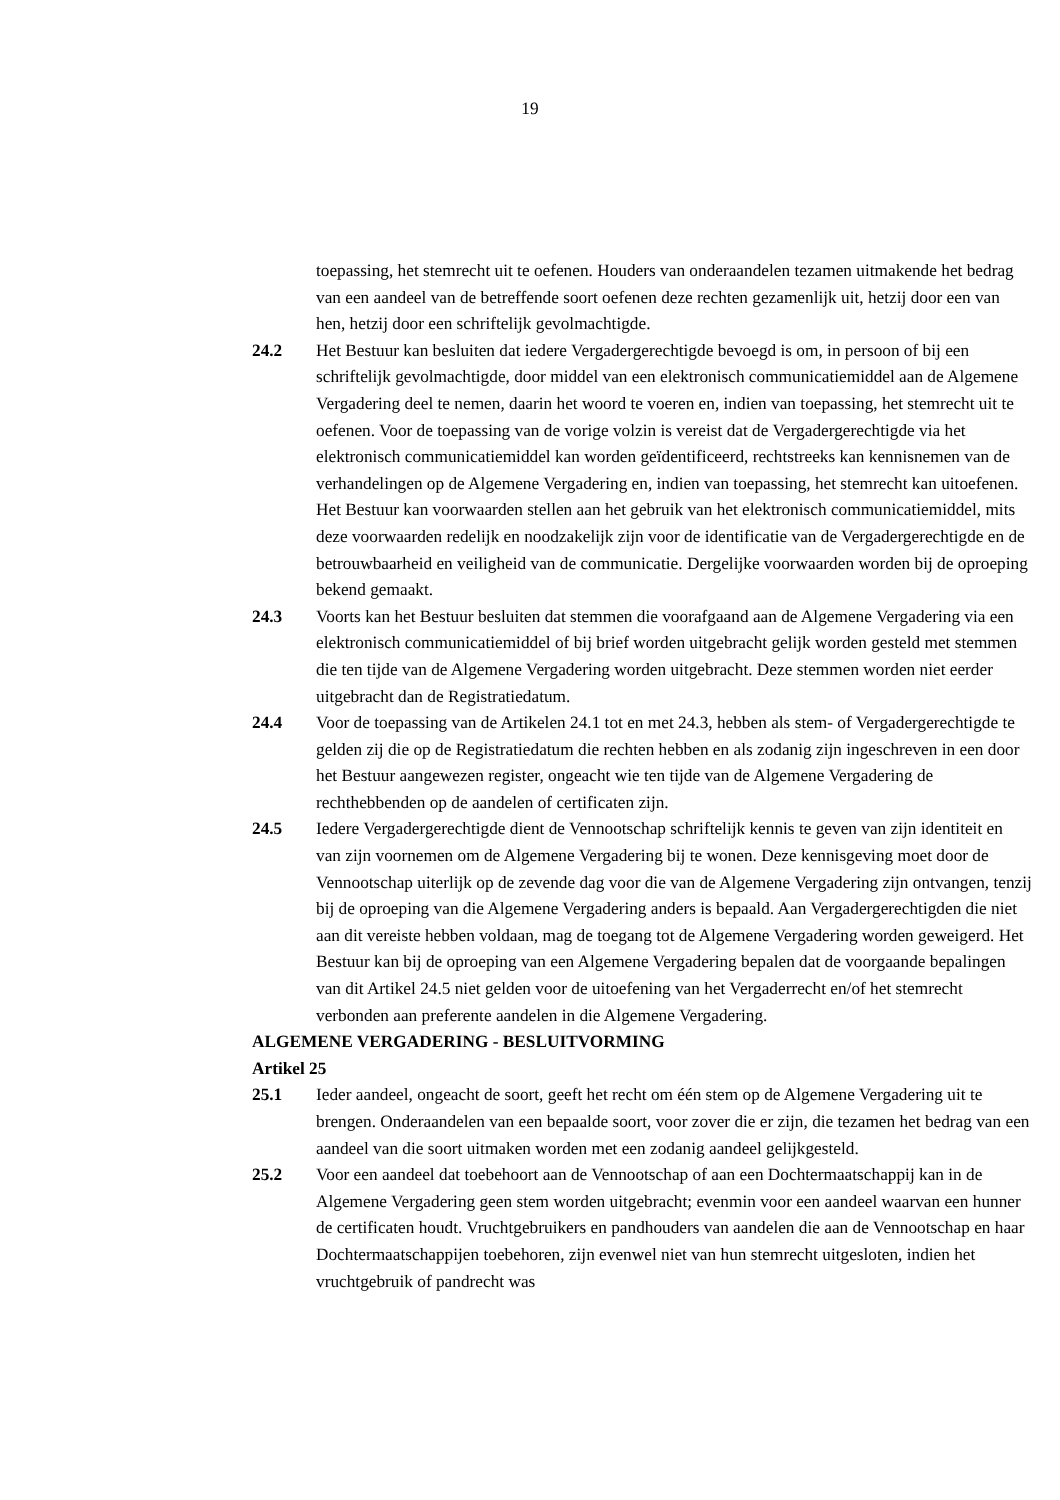19
toepassing, het stemrecht uit te oefenen. Houders van onderaandelen tezamen uitmakende het bedrag van een aandeel van de betreffende soort oefenen deze rechten gezamenlijk uit, hetzij door een van hen, hetzij door een schriftelijk gevolmachtigde.
24.2 Het Bestuur kan besluiten dat iedere Vergadergerechtigde bevoegd is om, in persoon of bij een schriftelijk gevolmachtigde, door middel van een elektronisch communicatiemiddel aan de Algemene Vergadering deel te nemen, daarin het woord te voeren en, indien van toepassing, het stemrecht uit te oefenen. Voor de toepassing van de vorige volzin is vereist dat de Vergadergerechtigde via het elektronisch communicatiemiddel kan worden geïdentificeerd, rechtstreeks kan kennisnemen van de verhandelingen op de Algemene Vergadering en, indien van toepassing, het stemrecht kan uitoefenen. Het Bestuur kan voorwaarden stellen aan het gebruik van het elektronisch communicatiemiddel, mits deze voorwaarden redelijk en noodzakelijk zijn voor de identificatie van de Vergadergerechtigde en de betrouwbaarheid en veiligheid van de communicatie. Dergelijke voorwaarden worden bij de oproeping bekend gemaakt.
24.3 Voorts kan het Bestuur besluiten dat stemmen die voorafgaand aan de Algemene Vergadering via een elektronisch communicatiemiddel of bij brief worden uitgebracht gelijk worden gesteld met stemmen die ten tijde van de Algemene Vergadering worden uitgebracht. Deze stemmen worden niet eerder uitgebracht dan de Registratiedatum.
24.4 Voor de toepassing van de Artikelen 24.1 tot en met 24.3, hebben als stem- of Vergadergerechtigde te gelden zij die op de Registratiedatum die rechten hebben en als zodanig zijn ingeschreven in een door het Bestuur aangewezen register, ongeacht wie ten tijde van de Algemene Vergadering de rechthebbenden op de aandelen of certificaten zijn.
24.5 Iedere Vergadergerechtigde dient de Vennootschap schriftelijk kennis te geven van zijn identiteit en van zijn voornemen om de Algemene Vergadering bij te wonen. Deze kennisgeving moet door de Vennootschap uiterlijk op de zevende dag voor die van de Algemene Vergadering zijn ontvangen, tenzij bij de oproeping van die Algemene Vergadering anders is bepaald. Aan Vergadergerechtigden die niet aan dit vereiste hebben voldaan, mag de toegang tot de Algemene Vergadering worden geweigerd. Het Bestuur kan bij de oproeping van een Algemene Vergadering bepalen dat de voorgaande bepalingen van dit Artikel 24.5 niet gelden voor de uitoefening van het Vergaderrecht en/of het stemrecht verbonden aan preferente aandelen in die Algemene Vergadering.
ALGEMENE VERGADERING - BESLUITVORMING
Artikel 25
25.1 Ieder aandeel, ongeacht de soort, geeft het recht om één stem op de Algemene Vergadering uit te brengen. Onderaandelen van een bepaalde soort, voor zover die er zijn, die tezamen het bedrag van een aandeel van die soort uitmaken worden met een zodanig aandeel gelijkgesteld.
25.2 Voor een aandeel dat toebehoort aan de Vennootschap of aan een Dochtermaatschappij kan in de Algemene Vergadering geen stem worden uitgebracht; evenmin voor een aandeel waarvan een hunner de certificaten houdt. Vruchtgebruikers en pandhouders van aandelen die aan de Vennootschap en haar Dochtermaatschappijen toebehoren, zijn evenwel niet van hun stemrecht uitgesloten, indien het vruchtgebruik of pandrecht was